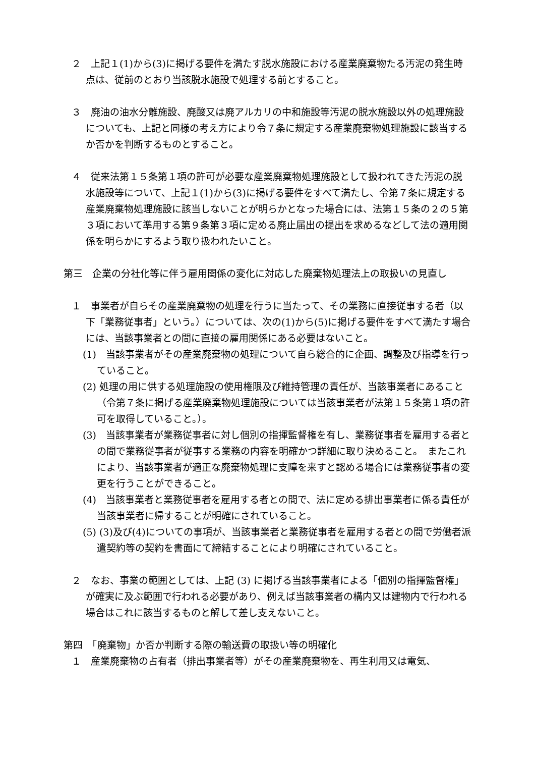２　上記１(1)から(3)に掲げる要件を満たす脱水施設における産業廃棄物たる汚泥の発生時点は、従前のとおり当該脱水施設で処理する前とすること。
３　廃油の油水分離施設、廃酸又は廃アルカリの中和施設等汚泥の脱水施設以外の処理施設についても、上記と同様の考え方により令７条に規定する産業廃棄物処理施設に該当するか否かを判断するものとすること。
４　従来法第１５条第１項の許可が必要な産業廃棄物処理施設として扱われてきた汚泥の脱水施設等について、上記１(1)から(3)に掲げる要件をすべて満たし、令第７条に規定する産業廃棄物処理施設に該当しないことが明らかとなった場合には、法第１５条の２の５第３項において準用する第９条第３項に定める廃止届出の提出を求めるなどして法の適用関係を明らかにするよう取り扱われたいこと。
第三　企業の分社化等に伴う雇用関係の変化に対応した廃棄物処理法上の取扱いの見直し
１　事業者が自らその産業廃棄物の処理を行うに当たって、その業務に直接従事する者（以下「業務従事者」という。）については、次の(1)から(5)に掲げる要件をすべて満たす場合には、当該事業者との間に直接の雇用関係にある必要はないこと。
(1)　当該事業者がその産業廃棄物の処理について自ら総合的に企画、調整及び指導を行っていること。
(2) 処理の用に供する処理施設の使用権限及び維持管理の責任が、当該事業者にあること（令第７条に掲げる産業廃棄物処理施設については当該事業者が法第１５条第１項の許可を取得していること。）。
(3)　当該事業者が業務従事者に対し個別の指揮監督権を有し、業務従事者を雇用する者との間で業務従事者が従事する業務の内容を明確かつ詳細に取り決めること。　またこれにより、当該事業者が適正な廃棄物処理に支障を来すと認める場合には業務従事者の変更を行うことができること。
(4)　当該事業者と業務従事者を雇用する者との間で、法に定める排出事業者に係る責任が当該事業者に帰することが明確にされていること。
(5) (3)及び(4)についての事項が、当該事業者と業務従事者を雇用する者との間で労働者派遣契約等の契約を書面にて締結することにより明確にされていること。
２　なお、事業の範囲としては、上記 (3) に掲げる当該事業者による「個別の指揮監督権」が確実に及ぶ範囲で行われる必要があり、例えば当該事業者の構内又は建物内で行われる場合はこれに該当するものと解して差し支えないこと。
第四　「廃棄物」か否か判断する際の輸送費の取扱い等の明確化
１　産業廃棄物の占有者（排出事業者等）がその産業廃棄物を、再生利用又は電気、